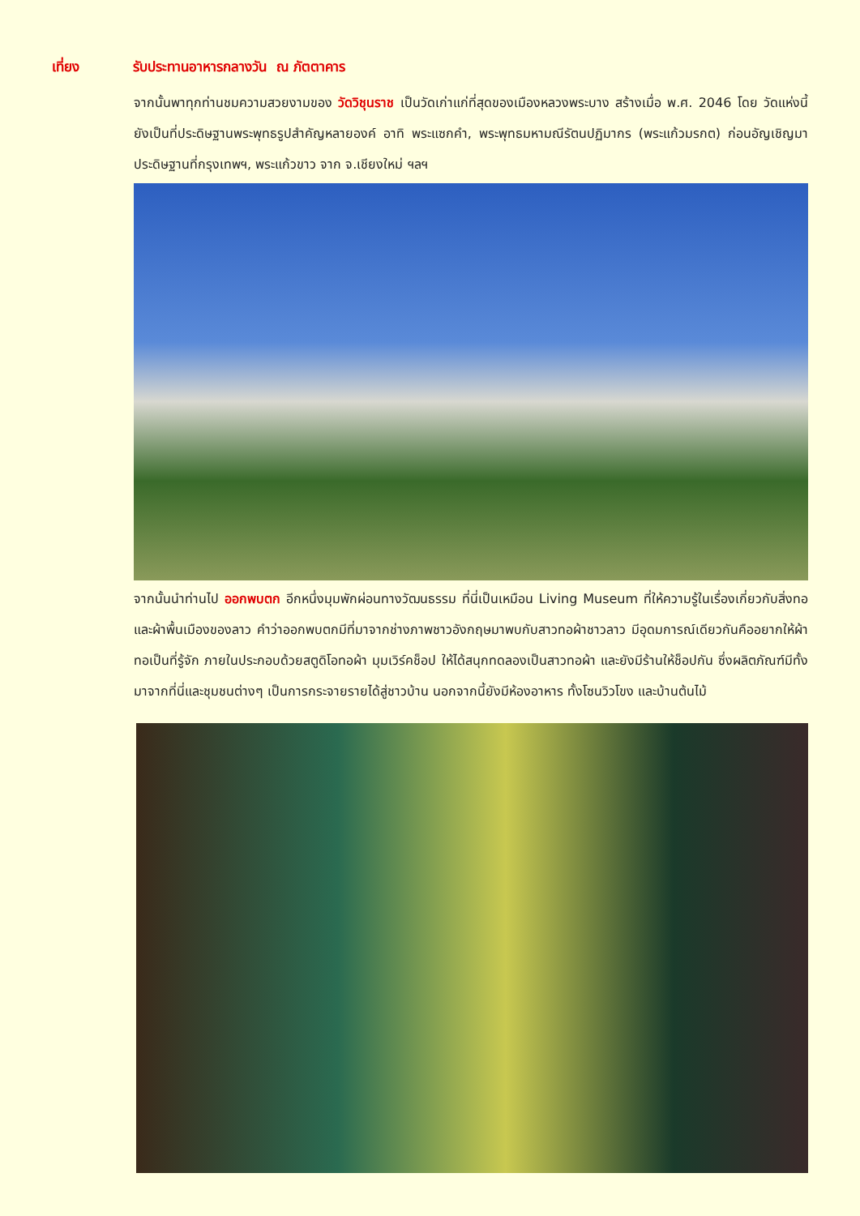เที่ยง รับประทานอาหารกลางวัน ณ ภัตตาคาร
จากนั้นพาทุกท่านชมความสวยงามของ วัดวิชุนราช เป็นวัดเก่าแก่ที่สุดของเมืองหลวงพระบาง สร้างเมื่อ พ.ศ. 2046 โดย วัดแห่งนี้ยังเป็นที่ประดิษฐานพระพุทธรูปสำคัญหลายองค์ อาทิ พระแซกคำ, พระพุทธมหามณีรัตนปฏิมากร (พระแก้วมรกต) ก่อนอัญเชิญมาประดิษฐานที่กรุงเทพฯ, พระแก้วขาว จาก จ.เชียงใหม่ ฯลฯ
จากนั้นนำท่านไป ออกพบตก อีกหนึ่งมุมพักผ่อนทางวัฒนธรรม ที่นี่เป็นเหมือน Living Museum ที่ให้ความรู้ในเรื่องเกี่ยวกับสิ่งทอและผ้าพื้นเมืองของลาว คำว่าออกพบตกมีที่มาจากช่างภาพชาวอังกฤษมาพบกับสาวทอผ้าชาวลาว มีอุดมการณ์เดียวกันคืออยากให้ผ้าทอเป็นที่รู้จัก ภายในประกอบด้วยสตูดิโอทอผ้า มุมเวิร์คช็อป ให้ได้สนุกทดลองเป็นสาวทอผ้า และยังมีร้านให้ช็อปกัน ซึ่งผลิตภัณฑ์มีทั้งมาจากที่นี่และชุมชนต่างๆ เป็นการกระจายรายได้สู่ชาวบ้าน นอกจากนี้ยังมีห้องอาหาร ทั้งโซนวิวโขง และบ้านต้นไม้